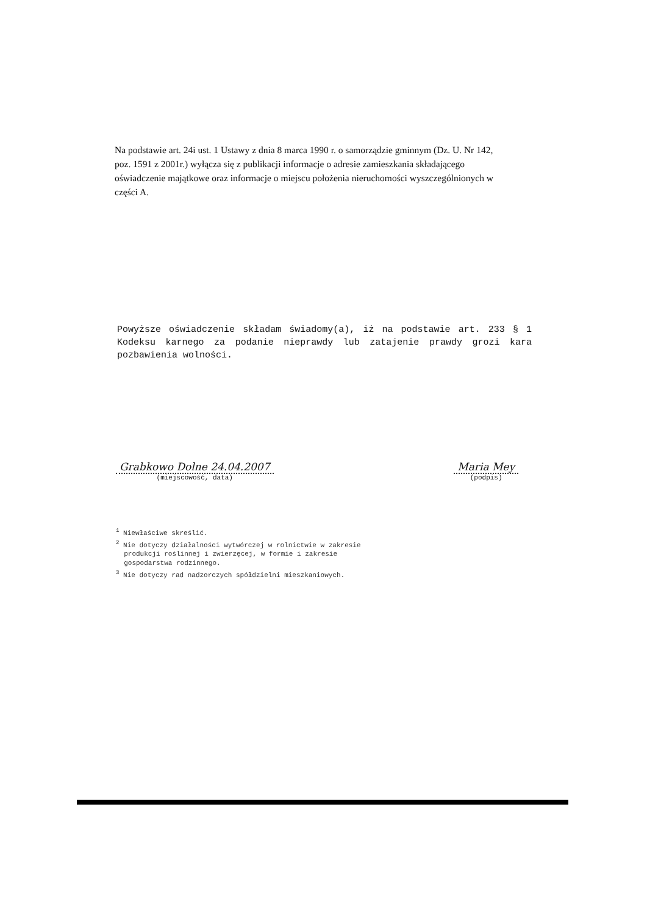Na podstawie art. 24i ust. 1 Ustawy z dnia 8 marca 1990 r. o samorządzie gminnym (Dz. U. Nr 142, poz. 1591 z 2001r.) wyłącza się z publikacji informacje o adresie zamieszkania składającego oświadczenie majątkowe oraz informacje o miejscu położenia nieruchomości wyszczególnionych w części A.
Powyższe oświadczenie składam świadomy(a), iż na podstawie art. 233 § 1 Kodeksu karnego za podanie nieprawdy lub zatajenie prawdy grozi kara pozbawienia wolności.
Grabkowo Dolne 24.04.2007
(miejscowość, data)
Maria Mey
(podpis)
<sup>1</sup> Niewłaściwe skreślić.
<sup>2</sup> Nie dotyczy działalności wytwórczej w rolnictwie w zakresie
produkcji roślinnej i zwierzęcej, w formie i zakresie
gospodarstwa rodzinnego.
<sup>3</sup> Nie dotyczy rad nadzorczych spółdzielni mieszkaniowych.